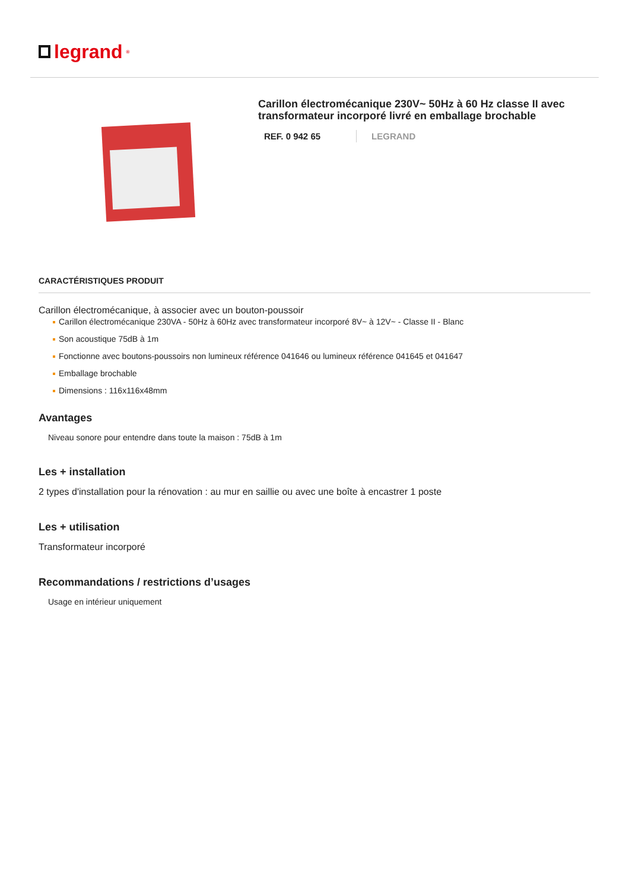legrand<sup>®</sup>
Carillon électromécanique 230V~ 50Hz à 60 Hz classe II avec transformateur incorporé livré en emballage brochable
REF. 0 942 65 LEGRAND
CARACTÉRISTIQUES PRODUIT
Carillon électromécanique, à associer avec un bouton-poussoir
Carillon électromécanique 230VA - 50Hz à 60Hz avec transformateur incorporé 8V~ à 12V~ - Classe II - Blanc
Son acoustique 75dB à 1m
Fonctionne avec boutons-poussoirs non lumineux référence 041646 ou lumineux référence 041645 et 041647
Emballage brochable
Dimensions : 116x116x48mm
Avantages
Niveau sonore pour entendre dans toute la maison : 75dB à 1m
Les + installation
2 types d'installation pour la rénovation : au mur en saillie ou avec une boîte à encastrer 1 poste
Les + utilisation
Transformateur incorporé
Recommandations / restrictions d’usages
Usage en intérieur uniquement